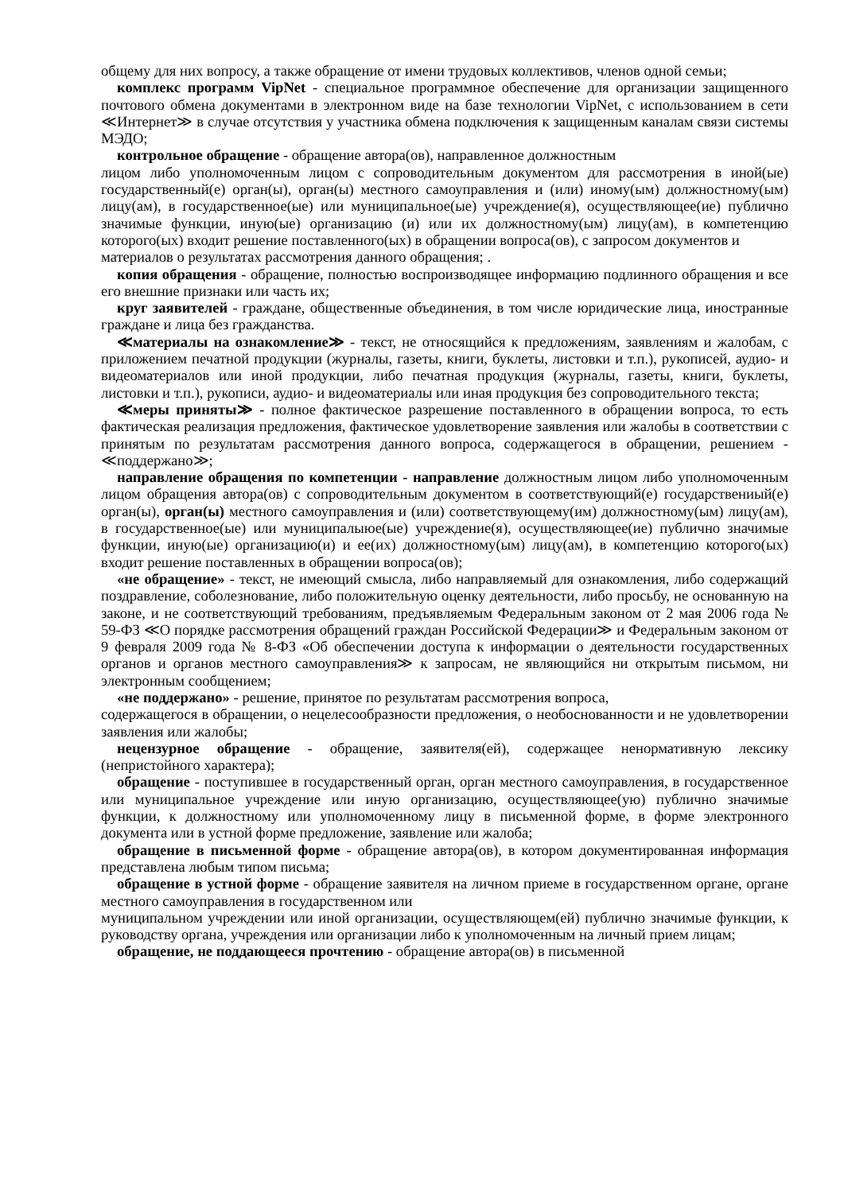общему для них вопросу, а также обращение от имени трудовых коллективов, членов одной семьи;
комплекс программ VipNet - специальное программное обеспечение для организации защищенного почтового обмена документами в электронном виде на базе технологии VipNet, с использованием в сети ≪Интернет≫ в случае отсутствия у участника обмена подключения к защищенным каналам связи системы МЭДО;
контрольное обращение - обращение автора(ов), направленное должностным
лицом либо уполномоченным лицом с сопроводительным документом для рассмотрения в иной(ые) государственный(е) орган(ы), орган(ы) местного самоуправления и (или) иному(ым) должностному(ым) лицу(ам), в государственное(ые) или муниципальное(ые) учреждение(я), осуществляющее(ие) публично значимые функции, иную(ые) организацию (и) или их должностному(ым) лицу(ам), в компетенцию которого(ых) входит решение поставленного(ых) в обращении вопроса(ов), с запросом документов и
материалов о результатах рассмотрения данного обращения; .
копия обращения - обращение, полностью воспроизводящее информацию подлинного обращения и все его внешние признаки или часть их;
круг заявителей - граждане, общественные объединения, в том числе юридические лица, иностранные граждане и лица без гражданства.
≪материалы на ознакомление≫ - текст, не относящийся к предложениям, заявлениям и жалобам, с приложением печатной продукции (журналы, газеты, книги, буклеты, листовки и т.п.), рукописей, аудио- и видеоматериалов или иной продукции, либо печатная продукция (журналы, газеты, книги, буклеты, листовки и т.п.), рукописи, аудио- и видеоматериалы или иная продукция без сопроводительного текста;
≪меры приняты≫ - полное фактическое разрешение поставленного в обращении вопроса, то есть фактическая реализация предложения, фактическое удовлетворение заявления или жалобы в соответствии с принятым по результатам рассмотрения данного вопроса, содержащегося в обращении, решением - ≪поддержано≫;
направление обращения по компетенции - направление должностным лицом либо уполномоченным лицом обращения автора(ов) с сопроводительным документом в соответствующий(е) государствениый(е) орган(ы), орган(ы) местного самоуправления и (или) соответствующему(им) должностному(ым) лицу(ам), в государственное(ые) или муниципалыюе(ые) учреждение(я), осуществляющее(ие) публично значимые функции, иную(ые) организацию(и) и ее(их) должностному(ым) лицу(ам), в компетенцию которого(ых) входит решение поставленных в обращении вопроса(ов);
«не обращение» - текст, не имеющий смысла, либо направляемый для ознакомления, либо содержащий поздравление, соболезнование, либо положительную оценку деятельности, либо просьбу, не основанную на законе, и не соответствующий требованиям, предъявляемым Федеральным законом от 2 мая 2006 года № 59-ФЗ ≪О порядке рассмотрения обращений граждан Российской Федерации≫ и Федеральным законом от 9 февраля 2009 года № 8-ФЗ «Об обеспечении доступа к информации о деятельности государственных органов и органов местного самоуправления≫ к запросам, не являющийся ни открытым письмом, ни электронным сообщением;
«не поддержано» - решение, принятое по результатам рассмотрения вопроса,
содержащегося в обращении, о нецелесообразности предложения, о необоснованности и не удовлетворении заявления или жалобы;
нецензурное обращение - обращение, заявителя(ей), содержащее ненормативную лексику (непристойного характера);
обращение - поступившее в государственный орган, орган местного самоуправления, в государственное или муниципальное учреждение или иную организацию, осуществляющее(ую) публично значимые функции, к должностному или уполномоченному лицу в письменной форме, в форме электронного документа или в устной форме предложение, заявление или жалоба;
обращение в письменной форме - обращение автора(ов), в котором документированная информация представлена любым типом письма;
обращение в устной форме - обращение заявителя на личном приеме в государственном органе, органе местного самоуправления в государственном или
муниципальном учреждении или иной организации, осуществляющем(ей) публично значимые функции, к руководству органа, учреждения или организации либо к уполномоченным на личный прием лицам;
обращение, не поддающееся прочтению - обращение автора(ов) в письменной